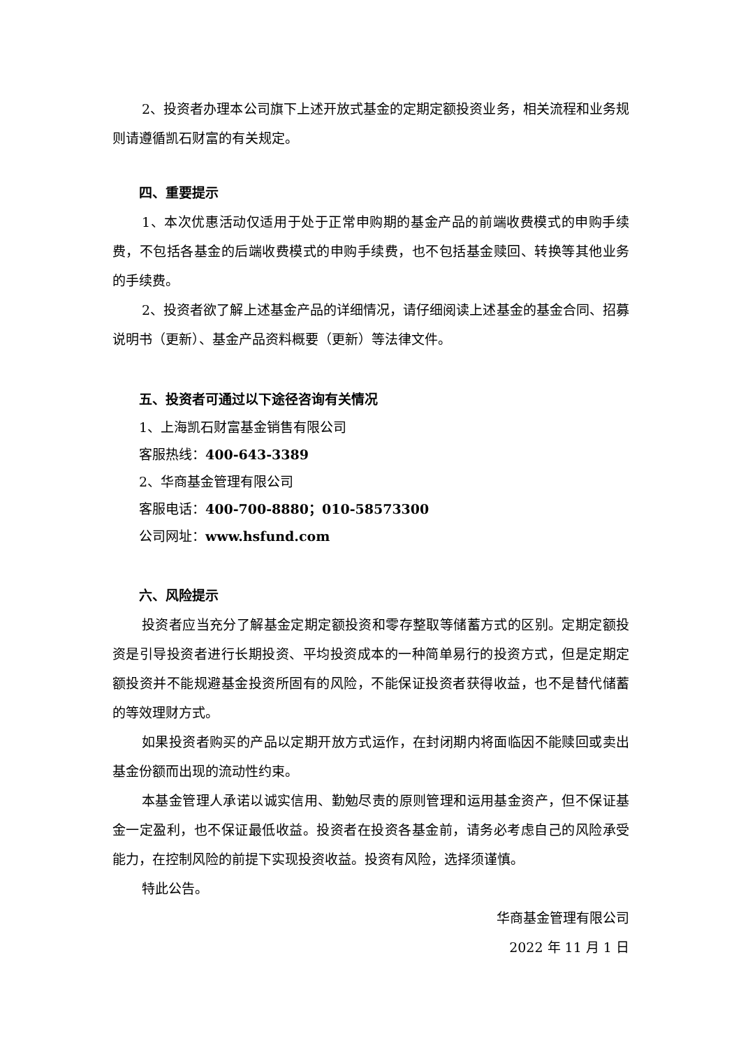2、投资者办理本公司旗下上述开放式基金的定期定额投资业务，相关流程和业务规则请遵循凯石财富的有关规定。
四、重要提示
1、本次优惠活动仅适用于处于正常申购期的基金产品的前端收费模式的申购手续费，不包括各基金的后端收费模式的申购手续费，也不包括基金赎回、转换等其他业务的手续费。
2、投资者欲了解上述基金产品的详细情况，请仔细阅读上述基金的基金合同、招募说明书（更新）、基金产品资料概要（更新）等法律文件。
五、投资者可通过以下途径咨询有关情况
1、上海凯石财富基金销售有限公司
客服热线：400-643-3389
2、华商基金管理有限公司
客服电话：400-700-8880；010-58573300
公司网址：www.hsfund.com
六、风险提示
投资者应当充分了解基金定期定额投资和零存整取等储蓄方式的区别。定期定额投资是引导投资者进行长期投资、平均投资成本的一种简单易行的投资方式，但是定期定额投资并不能规避基金投资所固有的风险，不能保证投资者获得收益，也不是替代储蓄的等效理财方式。
如果投资者购买的产品以定期开放方式运作，在封闭期内将面临因不能赎回或卖出基金份额而出现的流动性约束。
本基金管理人承诺以诚实信用、勤勉尽责的原则管理和运用基金资产，但不保证基金一定盈利，也不保证最低收益。投资者在投资各基金前，请务必考虑自己的风险承受能力，在控制风险的前提下实现投资收益。投资有风险，选择须谨慎。
特此公告。
华商基金管理有限公司
2022 年 11 月 1 日